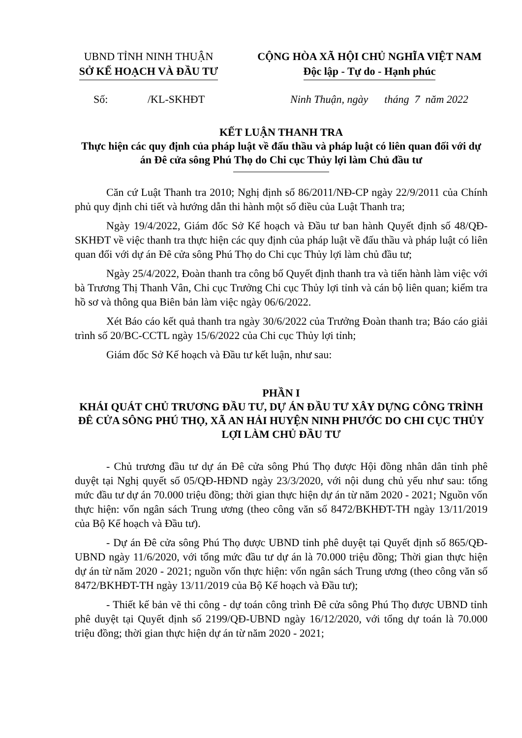UBND TỈNH NINH THUẬN
SỞ KẾ HOẠCH VÀ ĐẦU TƯ
CỘNG HÒA XÃ HỘI CHỦ NGHĨA VIỆT NAM
Độc lập - Tự do - Hạnh phúc
Số: /KL-SKHĐT Ninh Thuận, ngày tháng 7 năm 2022
KẾT LUẬN THANH TRA
Thực hiện các quy định của pháp luật về đấu thầu và pháp luật có liên quan đối với dự án Đê cửa sông Phú Thọ do Chi cục Thủy lợi làm Chủ đầu tư
Căn cứ Luật Thanh tra 2010; Nghị định số 86/2011/NĐ-CP ngày 22/9/2011 của Chính phủ quy định chi tiết và hướng dẫn thi hành một số điều của Luật Thanh tra;
Ngày 19/4/2022, Giám đốc Sở Kế hoạch và Đầu tư ban hành Quyết định số 48/QĐ-SKHĐT về việc thanh tra thực hiện các quy định của pháp luật về đấu thầu và pháp luật có liên quan đối với dự án Đê cửa sông Phú Thọ do Chi cục Thủy lợi làm chủ đầu tư;
Ngày 25/4/2022, Đoàn thanh tra công bố Quyết định thanh tra và tiến hành làm việc với bà Trương Thị Thanh Vân, Chi cục Trưởng Chi cục Thủy lợi tỉnh và cán bộ liên quan; kiểm tra hồ sơ và thông qua Biên bản làm việc ngày 06/6/2022.
Xét Báo cáo kết quả thanh tra ngày 30/6/2022 của Trưởng Đoàn thanh tra; Báo cáo giải trình số 20/BC-CCTL ngày 15/6/2022 của Chi cục Thủy lợi tỉnh;
Giám đốc Sở Kế hoạch và Đầu tư kết luận, như sau:
PHẦN I
KHÁI QUÁT CHỦ TRƯƠNG ĐẦU TƯ, DỰ ÁN ĐẦU TƯ XÂY DỰNG CÔNG TRÌNH ĐÊ CỬA SÔNG PHÚ THỌ, XÃ AN HẢI HUYỆN NINH PHƯỚC DO CHI CỤC THỦY LỢI LÀM CHỦ ĐẦU TƯ
- Chủ trương đầu tư dự án Đê cửa sông Phú Thọ được Hội đồng nhân dân tỉnh phê duyệt tại Nghị quyết số 05/QĐ-HĐND ngày 23/3/2020, với nội dung chủ yếu như sau: tổng mức đầu tư dự án 70.000 triệu đồng; thời gian thực hiện dự án từ năm 2020 - 2021; Nguồn vốn thực hiện: vốn ngân sách Trung ương (theo công văn số 8472/BKHĐT-TH ngày 13/11/2019 của Bộ Kế hoạch và Đầu tư).
- Dự án Đê cửa sông Phú Thọ được UBND tỉnh phê duyệt tại Quyết định số 865/QĐ-UBND ngày 11/6/2020, với tổng mức đầu tư dự án là 70.000 triệu đồng; Thời gian thực hiện dự án từ năm 2020 - 2021; nguồn vốn thực hiện: vốn ngân sách Trung ương (theo công văn số 8472/BKHĐT-TH ngày 13/11/2019 của Bộ Kế hoạch và Đầu tư);
- Thiết kế bản vẽ thi công - dự toán công trình Đê cửa sông Phú Thọ được UBND tỉnh phê duyệt tại Quyết định số 2199/QĐ-UBND ngày 16/12/2020, với tổng dự toán là 70.000 triệu đồng; thời gian thực hiện dự án từ năm 2020 - 2021;